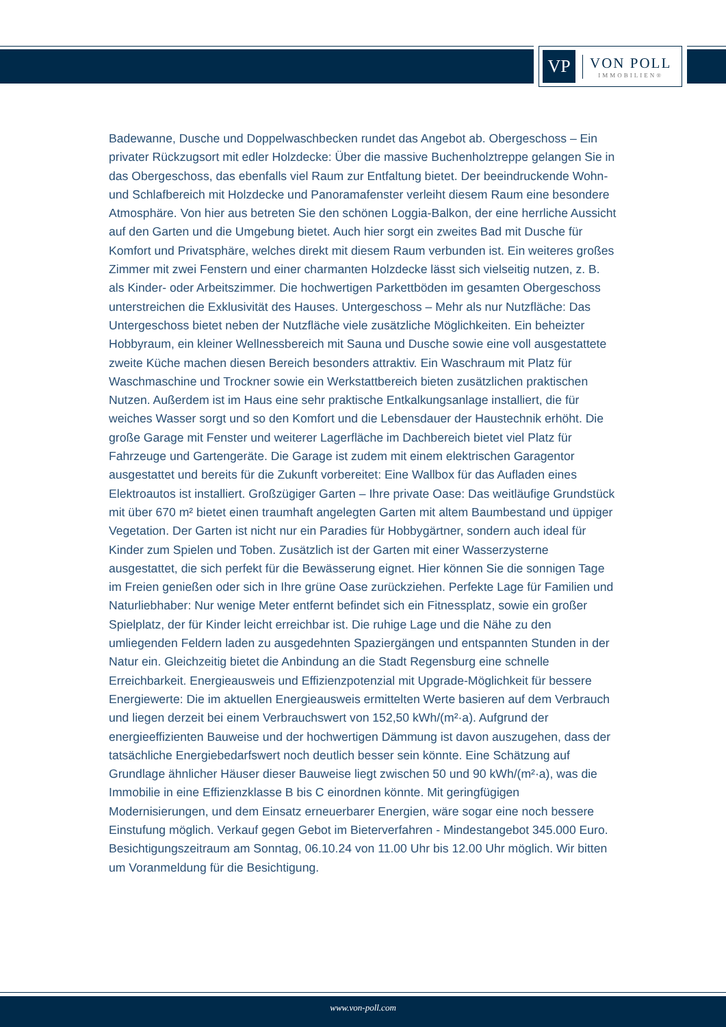VP
VON POLL
IMMOBILIEN®
Badewanne, Dusche und Doppelwaschbecken rundet das Angebot ab. Obergeschoss – Ein privater Rückzugsort mit edler Holzdecke: Über die massive Buchenholztreppe gelangen Sie in das Obergeschoss, das ebenfalls viel Raum zur Entfaltung bietet. Der beeindruckende Wohn- und Schlafbereich mit Holzdecke und Panoramafenster verleiht diesem Raum eine besondere Atmosphäre. Von hier aus betreten Sie den schönen Loggia-Balkon, der eine herrliche Aussicht auf den Garten und die Umgebung bietet. Auch hier sorgt ein zweites Bad mit Dusche für Komfort und Privatsphäre, welches direkt mit diesem Raum verbunden ist. Ein weiteres großes Zimmer mit zwei Fenstern und einer charmanten Holzdecke lässt sich vielseitig nutzen, z. B. als Kinder- oder Arbeitszimmer. Die hochwertigen Parkettböden im gesamten Obergeschoss unterstreichen die Exklusivität des Hauses. Untergeschoss – Mehr als nur Nutzfläche: Das Untergeschoss bietet neben der Nutzfläche viele zusätzliche Möglichkeiten. Ein beheizter Hobbyraum, ein kleiner Wellnessbereich mit Sauna und Dusche sowie eine voll ausgestattete zweite Küche machen diesen Bereich besonders attraktiv. Ein Waschraum mit Platz für Waschmaschine und Trockner sowie ein Werkstattbereich bieten zusätzlichen praktischen Nutzen. Außerdem ist im Haus eine sehr praktische Entkalkungsanlage installiert, die für weiches Wasser sorgt und so den Komfort und die Lebensdauer der Haustechnik erhöht. Die große Garage mit Fenster und weiterer Lagerfläche im Dachbereich bietet viel Platz für Fahrzeuge und Gartengeräte. Die Garage ist zudem mit einem elektrischen Garagentor ausgestattet und bereits für die Zukunft vorbereitet: Eine Wallbox für das Aufladen eines Elektroautos ist installiert. Großzügiger Garten – Ihre private Oase: Das weitläufige Grundstück mit über 670 m² bietet einen traumhaft angelegten Garten mit altem Baumbestand und üppiger Vegetation. Der Garten ist nicht nur ein Paradies für Hobbygärtner, sondern auch ideal für Kinder zum Spielen und Toben. Zusätzlich ist der Garten mit einer Wasserzysterne ausgestattet, die sich perfekt für die Bewässerung eignet. Hier können Sie die sonnigen Tage im Freien genießen oder sich in Ihre grüne Oase zurückziehen. Perfekte Lage für Familien und Naturliebhaber: Nur wenige Meter entfernt befindet sich ein Fitnessplatz, sowie ein großer Spielplatz, der für Kinder leicht erreichbar ist. Die ruhige Lage und die Nähe zu den umliegenden Feldern laden zu ausgedehnten Spaziergängen und entspannten Stunden in der Natur ein. Gleichzeitig bietet die Anbindung an die Stadt Regensburg eine schnelle Erreichbarkeit. Energieausweis und Effizienzpotenzial mit Upgrade-Möglichkeit für bessere Energiewerte: Die im aktuellen Energieausweis ermittelten Werte basieren auf dem Verbrauch und liegen derzeit bei einem Verbrauchswert von 152,50 kWh/(m²·a). Aufgrund der energieeffizienten Bauweise und der hochwertigen Dämmung ist davon auszugehen, dass der tatsächliche Energiebedarfswert noch deutlich besser sein könnte. Eine Schätzung auf Grundlage ähnlicher Häuser dieser Bauweise liegt zwischen 50 und 90 kWh/(m²·a), was die Immobilie in eine Effizienzklasse B bis C einordnen könnte. Mit geringfügigen Modernisierungen, und dem Einsatz erneuerbarer Energien, wäre sogar eine noch bessere Einstufung möglich. Verkauf gegen Gebot im Bieterverfahren - Mindestangebot 345.000 Euro. Besichtigungszeitraum am Sonntag, 06.10.24 von 11.00 Uhr bis 12.00 Uhr möglich. Wir bitten um Voranmeldung für die Besichtigung.
www.von-poll.com